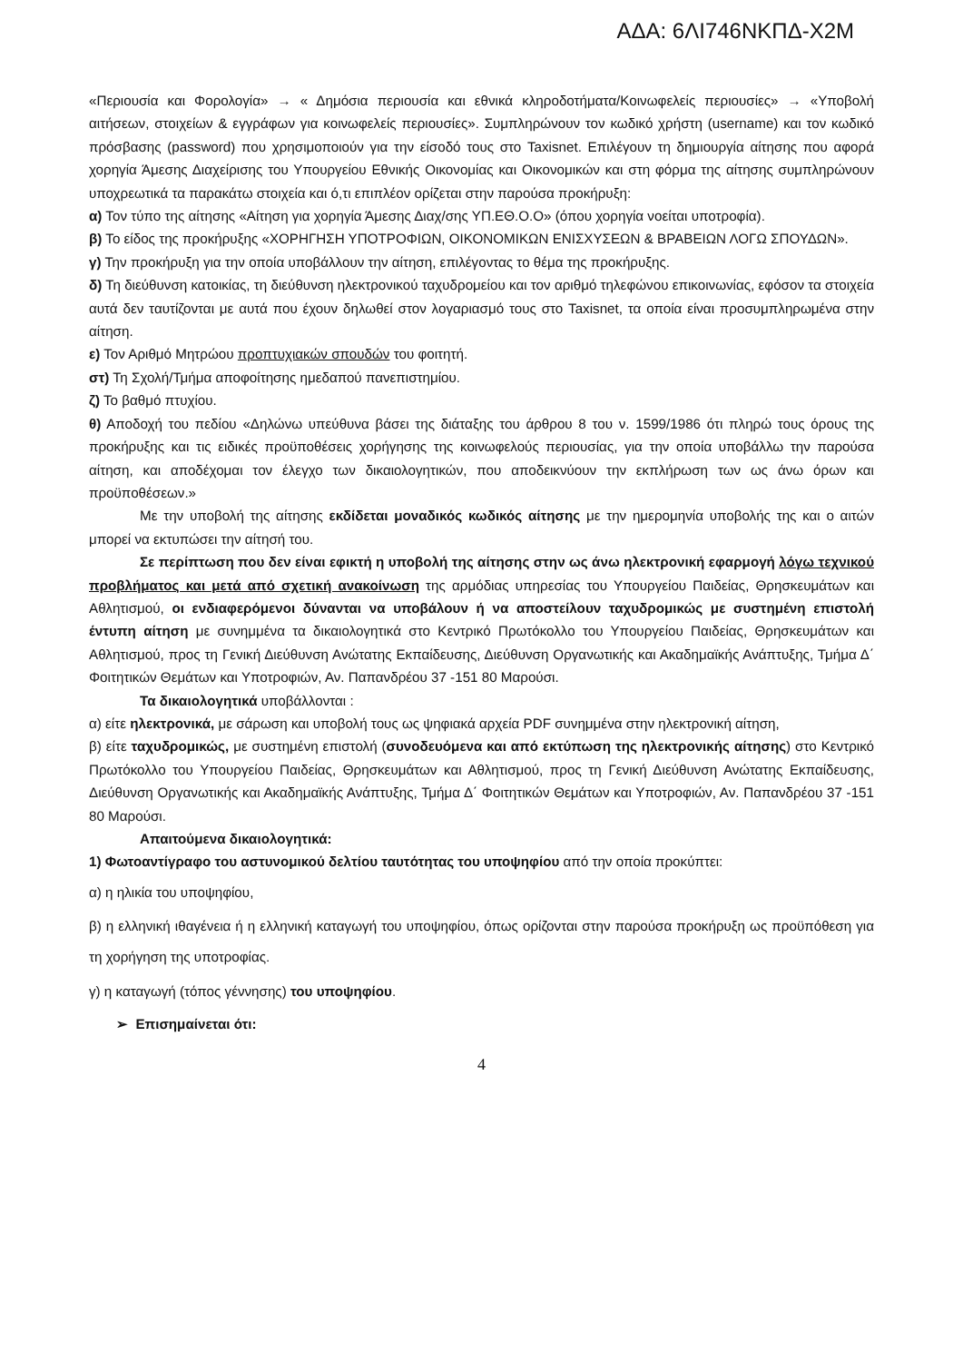ΑΔΑ: 6ΛΙ746ΝΚΠΔ-Χ2Μ
«Περιουσία και Φορολογία» → « Δημόσια περιουσία και εθνικά κληροδοτήματα/Κοινωφελείς περιουσίες» → «Υποβολή αιτήσεων, στοιχείων & εγγράφων για κοινωφελείς περιουσίες». Συμπληρώνουν τον κωδικό χρήστη (username) και τον κωδικό πρόσβασης (password) που χρησιμοποιούν για την είσοδό τους στο Taxisnet. Επιλέγουν τη δημιουργία αίτησης που αφορά χορηγία Άμεσης Διαχείρισης του Υπουργείου Εθνικής Οικονομίας και Οικονομικών και στη φόρμα της αίτησης συμπληρώνουν υποχρεωτικά τα παρακάτω στοιχεία και ό,τι επιπλέον ορίζεται στην παρούσα προκήρυξη:
α) Τον τύπο της αίτησης «Αίτηση για χορηγία Άμεσης Διαχ/σης ΥΠ.ΕΘ.Ο.Ο» (όπου χορηγία νοείται υποτροφία).
β) Το είδος της προκήρυξης «ΧΟΡΗΓΗΣΗ ΥΠΟΤΡΟΦΙΩΝ, ΟΙΚΟΝΟΜΙΚΩΝ ΕΝΙΣΧΥΣΕΩΝ & ΒΡΑΒΕΙΩΝ ΛΟΓΩ ΣΠΟΥΔΩΝ».
γ) Την προκήρυξη για την οποία υποβάλλουν την αίτηση, επιλέγοντας το θέμα της προκήρυξης.
δ) Τη διεύθυνση κατοικίας, τη διεύθυνση ηλεκτρονικού ταχυδρομείου και τον αριθμό τηλεφώνου επικοινωνίας, εφόσον τα στοιχεία αυτά δεν ταυτίζονται με αυτά που έχουν δηλωθεί στον λογαριασμό τους στο Taxisnet, τα οποία είναι προσυμπληρωμένα στην αίτηση.
ε) Τον Αριθμό Μητρώου προπτυχιακών σπουδών του φοιτητή.
στ) Τη Σχολή/Τμήμα αποφοίτησης ημεδαπού πανεπιστημίου.
ζ) Το βαθμό πτυχίου.
θ) Αποδοχή του πεδίου «Δηλώνω υπεύθυνα βάσει της διάταξης του άρθρου 8 του ν. 1599/1986 ότι πληρώ τους όρους της προκήρυξης και τις ειδικές προϋποθέσεις χορήγησης της κοινωφελούς περιουσίας, για την οποία υποβάλλω την παρούσα αίτηση, και αποδέχομαι τον έλεγχο των δικαιολογητικών, που αποδεικνύουν την εκπλήρωση των ως άνω όρων και προϋποθέσεων.»
Με την υποβολή της αίτησης εκδίδεται μοναδικός κωδικός αίτησης με την ημερομηνία υποβολής της και ο αιτών μπορεί να εκτυπώσει την αίτησή του.
Σε περίπτωση που δεν είναι εφικτή η υποβολή της αίτησης στην ως άνω ηλεκτρονική εφαρμογή λόγω τεχνικού προβλήματος και μετά από σχετική ανακοίνωση της αρμόδιας υπηρεσίας του Υπουργείου Παιδείας, Θρησκευμάτων και Αθλητισμού, οι ενδιαφερόμενοι δύνανται να υποβάλουν ή να αποστείλουν ταχυδρομικώς με συστημένη επιστολή έντυπη αίτηση με συνημμένα τα δικαιολογητικά στο Κεντρικό Πρωτόκολλο του Υπουργείου Παιδείας, Θρησκευμάτων και Αθλητισμού, προς τη Γενική Διεύθυνση Ανώτατης Εκπαίδευσης, Διεύθυνση Οργανωτικής και Ακαδημαϊκής Ανάπτυξης, Τμήμα Δ΄ Φοιτητικών Θεμάτων και Υποτροφιών, Αν. Παπανδρέου 37 -151 80 Μαρούσι.
Τα δικαιολογητικά υποβάλλονται :
α) είτε ηλεκτρονικά, με σάρωση και υποβολή τους ως ψηφιακά αρχεία PDF συνημμένα στην ηλεκτρονική αίτηση,
β) είτε ταχυδρομικώς, με συστημένη επιστολή (συνοδευόμενα και από εκτύπωση της ηλεκτρονικής αίτησης) στο Κεντρικό Πρωτόκολλο του Υπουργείου Παιδείας, Θρησκευμάτων και Αθλητισμού, προς τη Γενική Διεύθυνση Ανώτατης Εκπαίδευσης, Διεύθυνση Οργανωτικής και Ακαδημαϊκής Ανάπτυξης, Τμήμα Δ΄ Φοιτητικών Θεμάτων και Υποτροφιών, Αν. Παπανδρέου 37 -151 80 Μαρούσι.
Απαιτούμενα δικαιολογητικά:
1) Φωτοαντίγραφο του αστυνομικού δελτίου ταυτότητας του υποψηφίου από την οποία προκύπτει:
α) η ηλικία του υποψηφίου,
β) η ελληνική ιθαγένεια ή η ελληνική καταγωγή του υποψηφίου, όπως ορίζονται στην παρούσα προκήρυξη ως προϋπόθεση για τη χορήγηση της υποτροφίας.
γ) η καταγωγή (τόπος γέννησης) του υποψηφίου.
➢ Επισημαίνεται ότι:
4